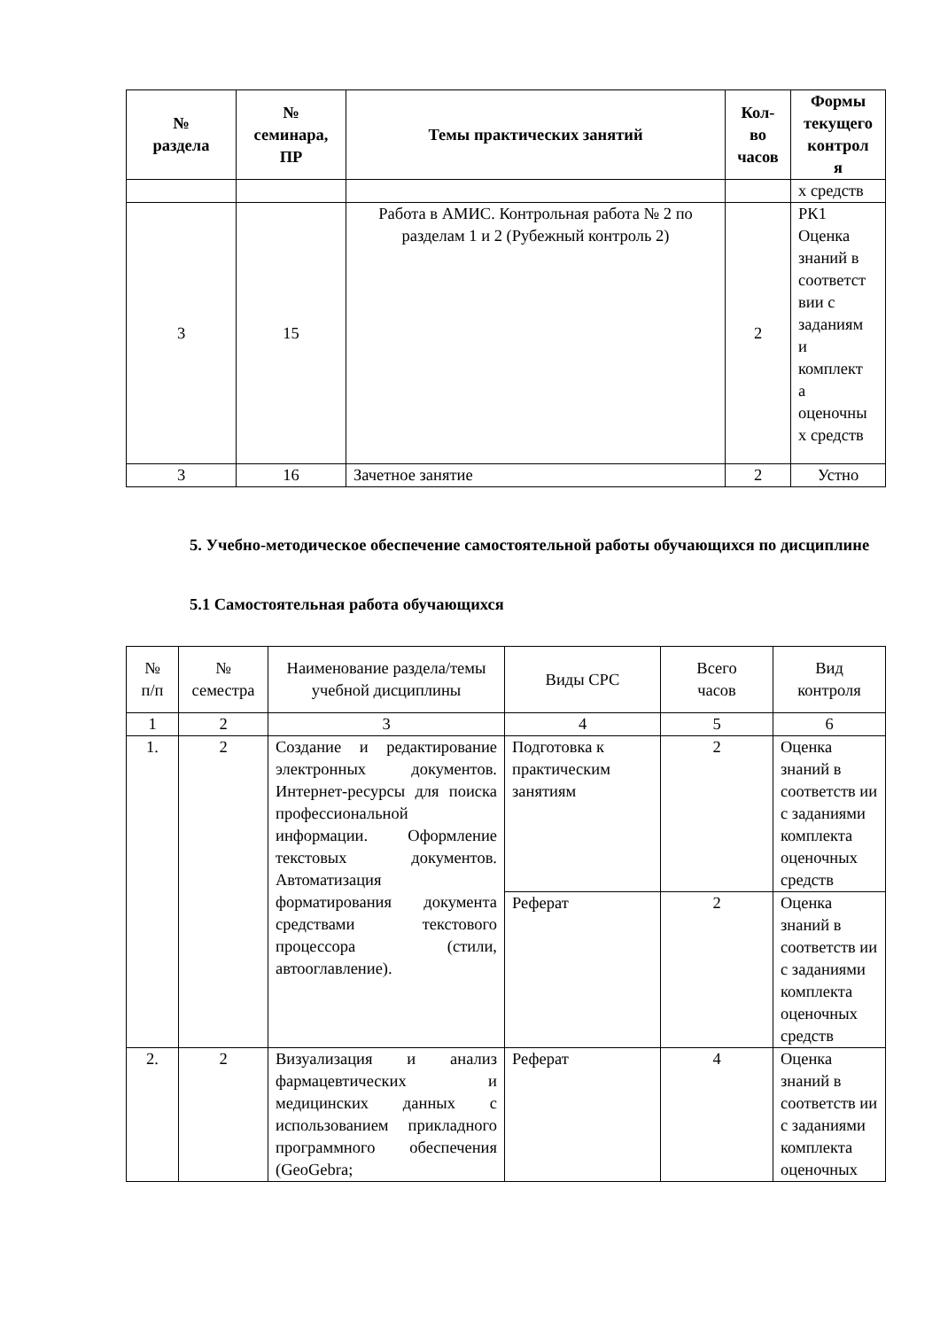| № раздела | № семинара, ПР | Темы практических занятий | Кол- во часов | Формы текущего контрол я |
| --- | --- | --- | --- | --- |
| | | | | х средств |
| 3 | 15 | Работа в АМИС. Контрольная работа № 2 по разделам 1 и 2 (Рубежный контроль 2) | 2 | РК1 Оценка знаний в соответст вии с заданиям и комплект а оценочны х средств |
| 3 | 16 | Зачетное занятие | 2 | Устно |
5. Учебно-методическое обеспечение самостоятельной работы обучающихся по дисциплине
5.1 Самостоятельная работа обучающихся
| № п/п | № семестра | Наименование раздела/темы учебной дисциплины | Виды СРС | Всего часов | Вид контроля |
| 1 | 2 | 3 | 4 | 5 | 6 |
| 1. | 2 | Создание и редактирование электронных документов. Интернет-ресурсы для поиска профессиональной информации. Оформление текстовых документов. Автоматизация форматирования документа средствами текстового процессора (стили, автооглавление). | Подготовка к практическим занятиям | 2 | Оценка знаний в соответств ии с заданиями комплекта оценочных средств |
| | | | Реферат | 2 | Оценка знаний в соответств ии с заданиями комплекта оценочных средств |
| 2. | 2 | Визуализация и анализ фармацевтических и медицинских данных с использованием прикладного программного обеспечения (GeoGebra; | Реферат | 4 | Оценка знаний в соответств ии с заданиями комплекта оценочных |